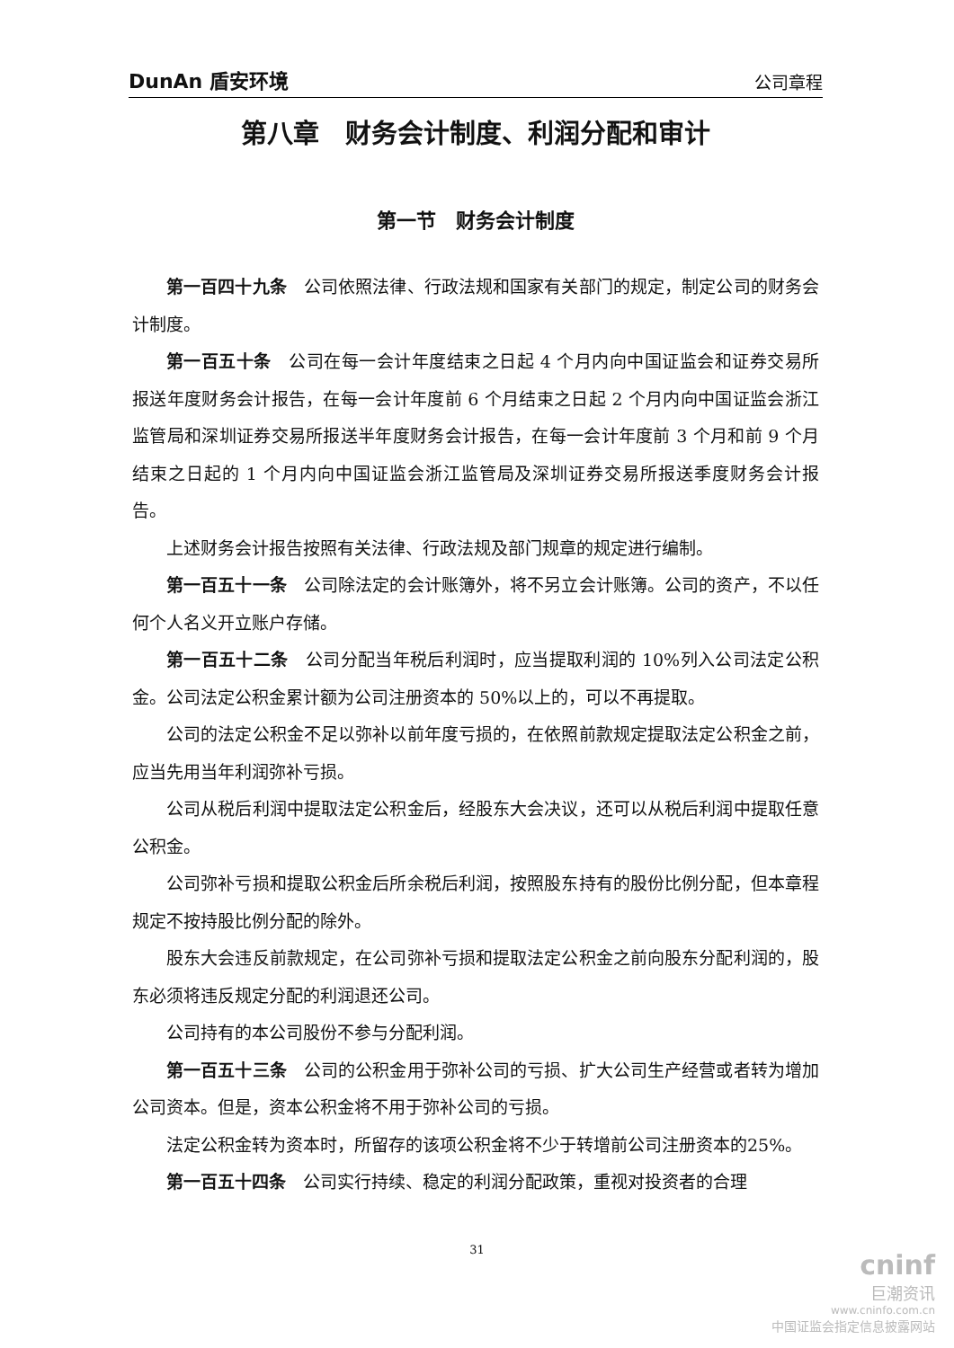DunAn 盾安环境 公司章程
第八章　财务会计制度、利润分配和审计
第一节　财务会计制度
第一百四十九条　公司依照法律、行政法规和国家有关部门的规定，制定公司的财务会计制度。
第一百五十条　公司在每一会计年度结束之日起 4 个月内向中国证监会和证券交易所报送年度财务会计报告，在每一会计年度前 6 个月结束之日起 2 个月内向中国证监会浙江监管局和深圳证券交易所报送半年度财务会计报告，在每一会计年度前 3 个月和前 9 个月结束之日起的 1 个月内向中国证监会浙江监管局及深圳证券交易所报送季度财务会计报告。
上述财务会计报告按照有关法律、行政法规及部门规章的规定进行编制。
第一百五十一条　公司除法定的会计账簿外，将不另立会计账簿。公司的资产，不以任何个人名义开立账户存储。
第一百五十二条　公司分配当年税后利润时，应当提取利润的 10%列入公司法定公积金。公司法定公积金累计额为公司注册资本的 50%以上的，可以不再提取。
公司的法定公积金不足以弥补以前年度亏损的，在依照前款规定提取法定公积金之前，应当先用当年利润弥补亏损。
公司从税后利润中提取法定公积金后，经股东大会决议，还可以从税后利润中提取任意公积金。
公司弥补亏损和提取公积金后所余税后利润，按照股东持有的股份比例分配，但本章程规定不按持股比例分配的除外。
股东大会违反前款规定，在公司弥补亏损和提取法定公积金之前向股东分配利润的，股东必须将违反规定分配的利润退还公司。
公司持有的本公司股份不参与分配利润。
第一百五十三条　公司的公积金用于弥补公司的亏损、扩大公司生产经营或者转为增加公司资本。但是，资本公积金将不用于弥补公司的亏损。
法定公积金转为资本时，所留存的该项公积金将不少于转增前公司注册资本的25%。
第一百五十四条　公司实行持续、稳定的利润分配政策，重视对投资者的合理
31
cninf
巨潮资讯
www.cninfo.com.cn
中国证监会指定信息披露网站